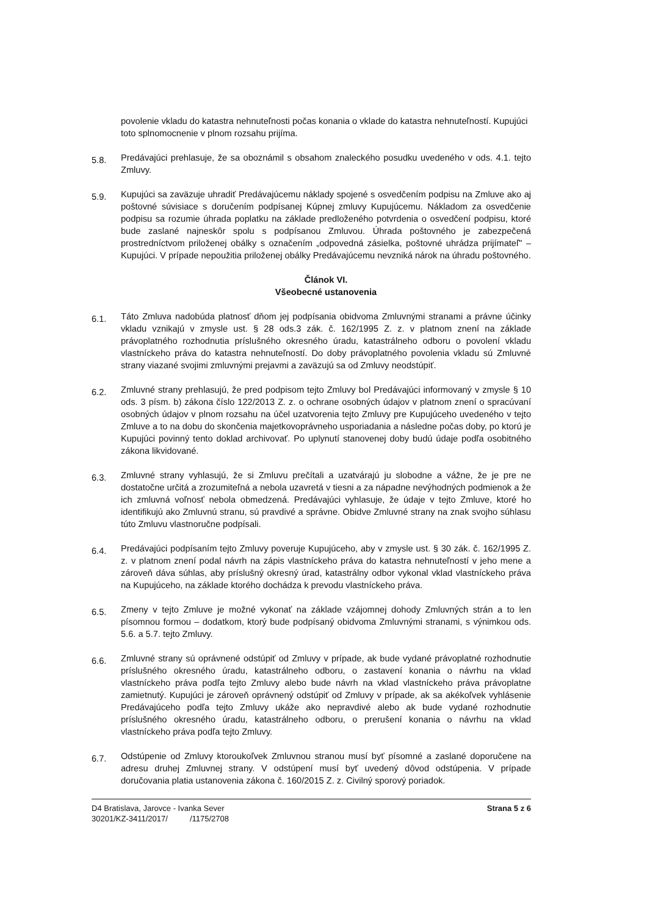povolenie vkladu do katastra nehnuteľnosti počas konania o vklade do katastra nehnuteľností. Kupujúci toto splnomocnenie v plnom rozsahu prijíma.
5.8.
Predávajúci prehlasuje, že sa oboznámil s obsahom znaleckého posudku uvedeného v ods. 4.1. tejto Zmluvy.
5.9.
Kupujúci sa zaväzuje uhradiť Predávajúcemu náklady spojené s osvedčením podpisu na Zmluve ako aj poštovné súvisiace s doručením podpísanej Kúpnej zmluvy Kupujúcemu. Nákladom za osvedčenie podpisu sa rozumie úhrada poplatku na základe predloženého potvrdenia o osvedčení podpisu, ktoré bude zaslané najneskôr spolu s podpísanou Zmluvou. Úhrada poštovného je zabezpečená prostredníctvom priloženej obálky s označením „odpovedná zásielka, poštovné uhrádza prijímateľ" – Kupujúci. V prípade nepoužitia priloženej obálky Predávajúcemu nevzniká nárok na úhradu poštovného.
Článok VI.
Všeobecné ustanovenia
6.1.
Táto Zmluva nadobúda platnosť dňom jej podpísania obidvoma Zmluvnými stranami a právne účinky vkladu vznikajú v zmysle ust. § 28 ods.3 zák. č. 162/1995 Z. z. v platnom znení na základe právoplatného rozhodnutia príslušného okresného úradu, katastrálneho odboru o povolení vkladu vlastníckeho práva do katastra nehnuteľností. Do doby právoplatného povolenia vkladu sú Zmluvné strany viazané svojimi zmluvnými prejavmi a zaväzujú sa od Zmluvy neodstúpiť.
6.2.
Zmluvné strany prehlasujú, že pred podpisom tejto Zmluvy bol Predávajúci informovaný v zmysle § 10 ods. 3 písm. b) zákona číslo 122/2013 Z. z. o ochrane osobných údajov v platnom znení o spracúvaní osobných údajov v plnom rozsahu na účel uzatvorenia tejto Zmluvy pre Kupujúceho uvedeného v tejto Zmluve a to na dobu do skončenia majetkovoprávneho usporiadania a následne počas doby, po ktorú je Kupujúci povinný tento doklad archivovať. Po uplynutí stanovenej doby budú údaje podľa osobitného zákona likvidované.
6.3.
Zmluvné strany vyhlasujú, že si Zmluvu prečítali a uzatvárajú ju slobodne a vážne, že je pre ne dostatočne určitá a zrozumiteľná a nebola uzavretá v tiesni a za nápadne nevýhodných podmienok a že ich zmluvná voľnosť nebola obmedzená. Predávajúci vyhlasuje, že údaje v tejto Zmluve, ktoré ho identifikujú ako Zmluvnú stranu, sú pravdivé a správne. Obidve Zmluvné strany na znak svojho súhlasu túto Zmluvu vlastnoručne podpísali.
6.4.
Predávajúci podpísaním tejto Zmluvy poveruje Kupujúceho, aby v zmysle ust. § 30 zák. č. 162/1995 Z. z. v platnom znení podal návrh na zápis vlastníckeho práva do katastra nehnuteľností v jeho mene a zároveň dáva súhlas, aby príslušný okresný úrad, katastrálny odbor vykonal vklad vlastníckeho práva na Kupujúceho, na základe ktorého dochádza k prevodu vlastníckeho práva.
6.5.
Zmeny v tejto Zmluve je možné vykonať na základe vzájomnej dohody Zmluvných strán a to len písomnou formou – dodatkom, ktorý bude podpísaný obidvoma Zmluvnými stranami, s výnimkou ods. 5.6. a 5.7. tejto Zmluvy.
6.6.
Zmluvné strany sú oprávnené odstúpiť od Zmluvy v prípade, ak bude vydané právoplatné rozhodnutie príslušného okresného úradu, katastrálneho odboru, o zastavení konania o návrhu na vklad vlastníckeho práva podľa tejto Zmluvy alebo bude návrh na vklad vlastníckeho práva právoplatne zamietnutý. Kupujúci je zároveň oprávnený odstúpiť od Zmluvy v prípade, ak sa akékoľvek vyhlásenie Predávajúceho podľa tejto Zmluvy ukáže ako nepravdivé alebo ak bude vydané rozhodnutie príslušného okresného úradu, katastrálneho odboru, o prerušení konania o návrhu na vklad vlastníckeho práva podľa tejto Zmluvy.
6.7.
Odstúpenie od Zmluvy ktoroukoľvek Zmluvnou stranou musí byť písomné a zaslané doporučene na adresu druhej Zmluvnej strany. V odstúpení musí byť uvedený dôvod odstúpenia. V prípade doručovania platia ustanovenia zákona č. 160/2015 Z. z. Civilný sporový poriadok.
D4 Bratislava, Jarovce - Ivanka Sever
30201/KZ-3411/2017/ /1175/2708
Strana 5 z 6